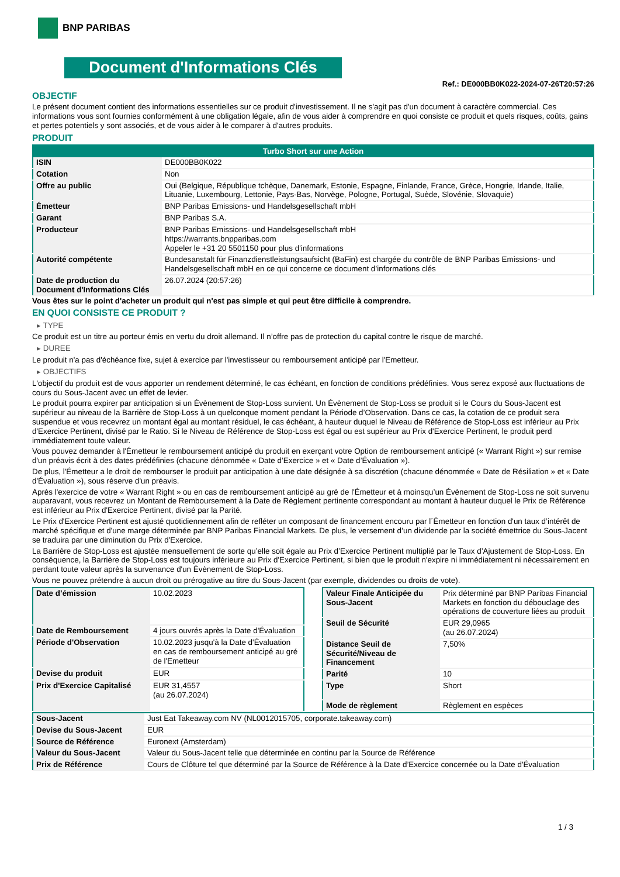BNP PARIBAS
Document d'Informations Clés
Ref.: DE000BB0K022-2024-07-26T20:57:26
OBJECTIF
Le présent document contient des informations essentielles sur ce produit d'investissement. Il ne s'agit pas d'un document à caractère commercial. Ces informations vous sont fournies conformément à une obligation légale, afin de vous aider à comprendre en quoi consiste ce produit et quels risques, coûts, gains et pertes potentiels y sont associés, et de vous aider à le comparer à d'autres produits.
PRODUIT
| Turbo Short sur une Action | |
| --- | --- |
| ISIN | DE000BB0K022 |
| Cotation | Non |
| Offre au public | Oui (Belgique, République tchèque, Danemark, Estonie, Espagne, Finlande, France, Grèce, Hongrie, Irlande, Italie, Lituanie, Luxembourg, Lettonie, Pays-Bas, Norvège, Pologne, Portugal, Suède, Slovénie, Slovaquie) |
| Émetteur | BNP Paribas Emissions- und Handelsgesellschaft mbH |
| Garant | BNP Paribas S.A. |
| Producteur | BNP Paribas Emissions- und Handelsgesellschaft mbH https://warrants.bnpparibas.com Appeler le +31 20 5501150 pour plus d'informations |
| Autorité compétente | Bundesanstalt für Finanzdienstleistungsaufsicht (BaFin) est chargée du contrôle de BNP Paribas Emissions- und Handelsgesellschaft mbH en ce qui concerne ce document d’informations clés |
| Date de production du Document d'Informations Clés | 26.07.2024 (20:57:26) |
Vous êtes sur le point d'acheter un produit qui n'est pas simple et qui peut être difficile à comprendre.
EN QUOI CONSISTE CE PRODUIT ?
▸ TYPE
Ce produit est un titre au porteur émis en vertu du droit allemand. Il n’offre pas de protection du capital contre le risque de marché.
▸ DUREE
Le produit n'a pas d'échéance fixe, sujet à exercice par l'investisseur ou remboursement anticipé par l'Emetteur.
▸ OBJECTIFS
L'objectif du produit est de vous apporter un rendement déterminé, le cas échéant, en fonction de conditions prédéfinies. Vous serez exposé aux fluctuations de cours du Sous-Jacent avec un effet de levier.
Le produit pourra expirer par anticipation si un Évènement de Stop-Loss survient. Un Évènement de Stop-Loss se produit si le Cours du Sous-Jacent est supérieur au niveau de la Barrière de Stop-Loss à un quelconque moment pendant la Période d’Observation. Dans ce cas, la cotation de ce produit sera suspendue et vous recevrez un montant égal au montant résiduel, le cas échéant, à hauteur duquel le Niveau de Référence de Stop-Loss est inférieur au Prix d'Exercice Pertinent, divisé par le Ratio. Si le Niveau de Référence de Stop-Loss est égal ou est supérieur au Prix d'Exercice Pertinent, le produit perd immédiatement toute valeur.
Vous pouvez demander à l'Émetteur le remboursement anticipé du produit en exerçant votre Option de remboursement anticipé (« Warrant Right ») sur remise d'un préavis écrit à des dates prédéfinies (chacune dénommée « Date d’Exercice » et « Date d’Évaluation »).
De plus, l'Émetteur a le droit de rembourser le produit par anticipation à une date désignée à sa discrétion (chacune dénommée « Date de Résiliation » et « Date d'Évaluation »), sous réserve d'un préavis.
Après l'exercice de votre « Warrant Right » ou en cas de remboursement anticipé au gré de l'Émetteur et à moinsqu’un Évènement de Stop-Loss ne soit survenu auparavant, vous recevrez un Montant de Remboursement à la Date de Règlement pertinente correspondant au montant à hauteur duquel le Prix de Référence est inférieur au Prix d'Exercice Pertinent, divisé par la Parité.
Le Prix d'Exercice Pertinent est ajusté quotidiennement afin de refléter un composant de financement encouru par l´Émetteur en fonction d'un taux d’intérêt de marché spécifique et d'une marge déterminée par BNP Paribas Financial Markets. De plus, le versement d’un dividende par la société émettrice du Sous-Jacent se traduira par une diminution du Prix d'Exercice.
La Barrière de Stop-Loss est ajustée mensuellement de sorte qu’elle soit égale au Prix d’Exercice Pertinent multiplié par le Taux d’Ajustement de Stop-Loss. En conséquence, la Barrière de Stop-Loss est toujours inférieure au Prix d'Exercice Pertinent, si bien que le produit n'expire ni immédiatement ni nécessairement en perdant toute valeur après la survenance d'un Évènement de Stop-Loss.
Vous ne pouvez prétendre à aucun droit ou prérogative au titre du Sous-Jacent (par exemple, dividendes ou droits de vote).
| Date d’émission | 10.02.2023 |
| Date de Remboursement | 4 jours ouvrés après la Date d'Évaluation |
| Période d'Observation | 10.02.2023 jusqu'à la Date d'Évaluation en cas de remboursement anticipé au gré de l'Emetteur |
| Devise du produit | EUR |
| Prix d'Exercice Capitalisé | EUR 31,4557 (au 26.07.2024) |
| Valeur Finale Anticipée du Sous-Jacent | Prix déterminé par BNP Paribas Financial Markets en fonction du débouclage des opérations de couverture liées au produit |
| Seuil de Sécurité | EUR 29,0965 (au 26.07.2024) |
| Distance Seuil de Sécurité/Niveau de Financement | 7,50% |
| Parité | 10 |
| Type | Short |
| Mode de règlement | Règlement en espèces |
| Sous-Jacent | Just Eat Takeaway.com NV (NL0012015705, corporate.takeaway.com) |
| Devise du Sous-Jacent | EUR |
| Source de Référence | Euronext (Amsterdam) |
| Valeur du Sous-Jacent | Valeur du Sous-Jacent telle que déterminée en continu par la Source de Référence |
| Prix de Référence | Cours de Clôture tel que déterminé par la Source de Référence à la Date d’Exercice concernée ou la Date d'Évaluation |
1 / 3